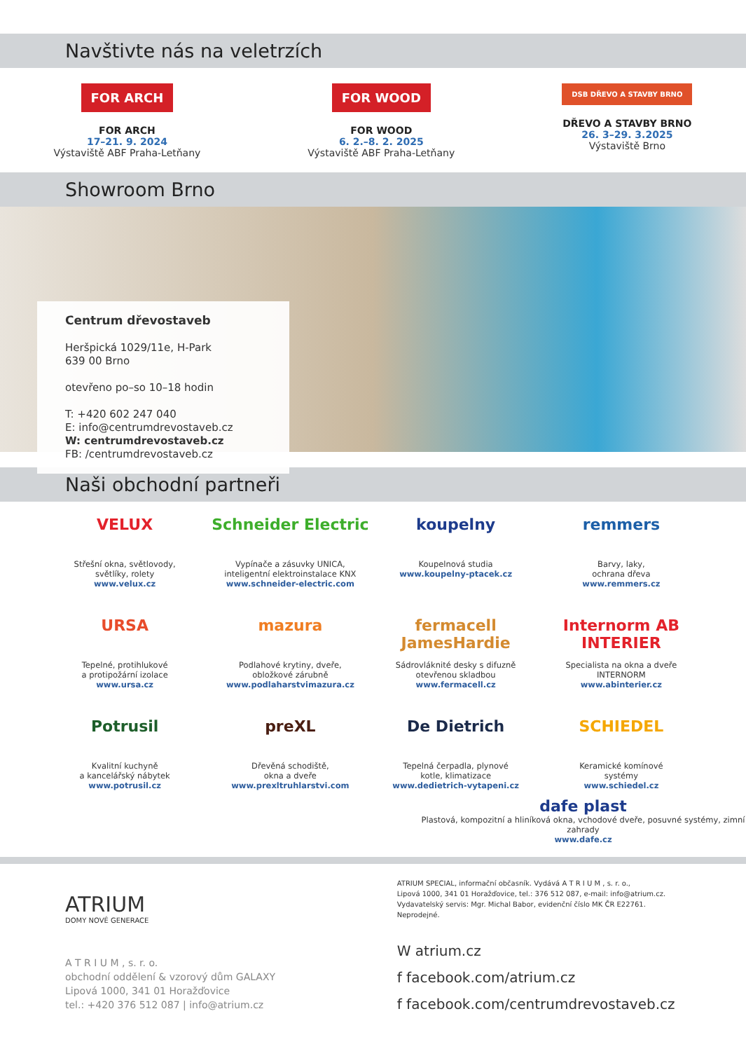Navštivte nás na veletrzích
FOR ARCH
FOR ARCH
17–21. 9. 2024
Výstaviště ABF Praha-Letňany
FOR WOOD
FOR WOOD
6. 2.–8. 2. 2025
Výstaviště ABF Praha-Letňany
DSB DŘEVO A STAVBY BRNO
DŘEVO A STAVBY BRNO
26. 3–29. 3.2025
Výstaviště Brno
Showroom Brno
Centrum dřevostaveb
Heršpická 1029/11e, H-Park
639 00 Brno
otevřeno po–so 10–18 hodin
T: +420 602 247 040
E: info@centrumdrevostaveb.cz
W: centrumdrevostaveb.cz
FB: /centrumdrevostaveb.cz
Naši obchodní partneři
VELUX
Střešní okna, světlovody,
světlíky, rolety
www.velux.cz
Schneider Electric
Vypínače a zásuvky UNICA,
inteligentní elektroinstalace KNX
www.schneider-electric.com
koupelny
Koupelnová studia
www.koupelny-ptacek.cz
remmers
Barvy, laky,
ochrana dřeva
www.remmers.cz
URSA
Tepelné, protihlukové
a protipožární izolace
www.ursa.cz
mazura
Podlahové krytiny, dveře,
obložkové zárubně
www.podlaharstvimazura.cz
fermacell JamesHardie
Sádrovláknité desky s difuzně
otevřenou skladbou
www.fermacell.cz
Internorm AB INTERIER
Specialista na okna a dveře
INTERNORM
www.abinterier.cz
Potrusil
Kvalitní kuchyně
a kancelářský nábytek
www.potrusil.cz
preXL
Dřevěná schodiště,
okna a dveře
www.prexltruhlarstvi.com
De Dietrich
Tepelná čerpadla, plynové
kotle, klimatizace
www.dedietrich-vytapeni.cz
SCHIEDEL
Keramické komínové
systémy
www.schiedel.cz
dafe plast
Plastová, kompozitní a hliníková okna, vchodové dveře, posuvné systémy, zimní zahrady
www.dafe.cz
ATRIUM
DOMY NOVÉ GENERACE
A T R I U M , s. r. o.
obchodní oddělení & vzorový dům GALAXY
Lipová 1000, 341 01 Horažďovice
tel.: +420 376 512 087 | info@atrium.cz
ATRIUM SPECIAL, informační občasník. Vydává A T R I U M , s. r. o.,
Lipová 1000, 341 01 Horažďovice, tel.: 376 512 087, e-mail: info@atrium.cz.
Vydavatelský servis: Mgr. Michal Babor, evidenční číslo MK ČR E22761. Neprodejné.
W atrium.cz
f facebook.com/atrium.cz
f facebook.com/centrumdrevostaveb.cz